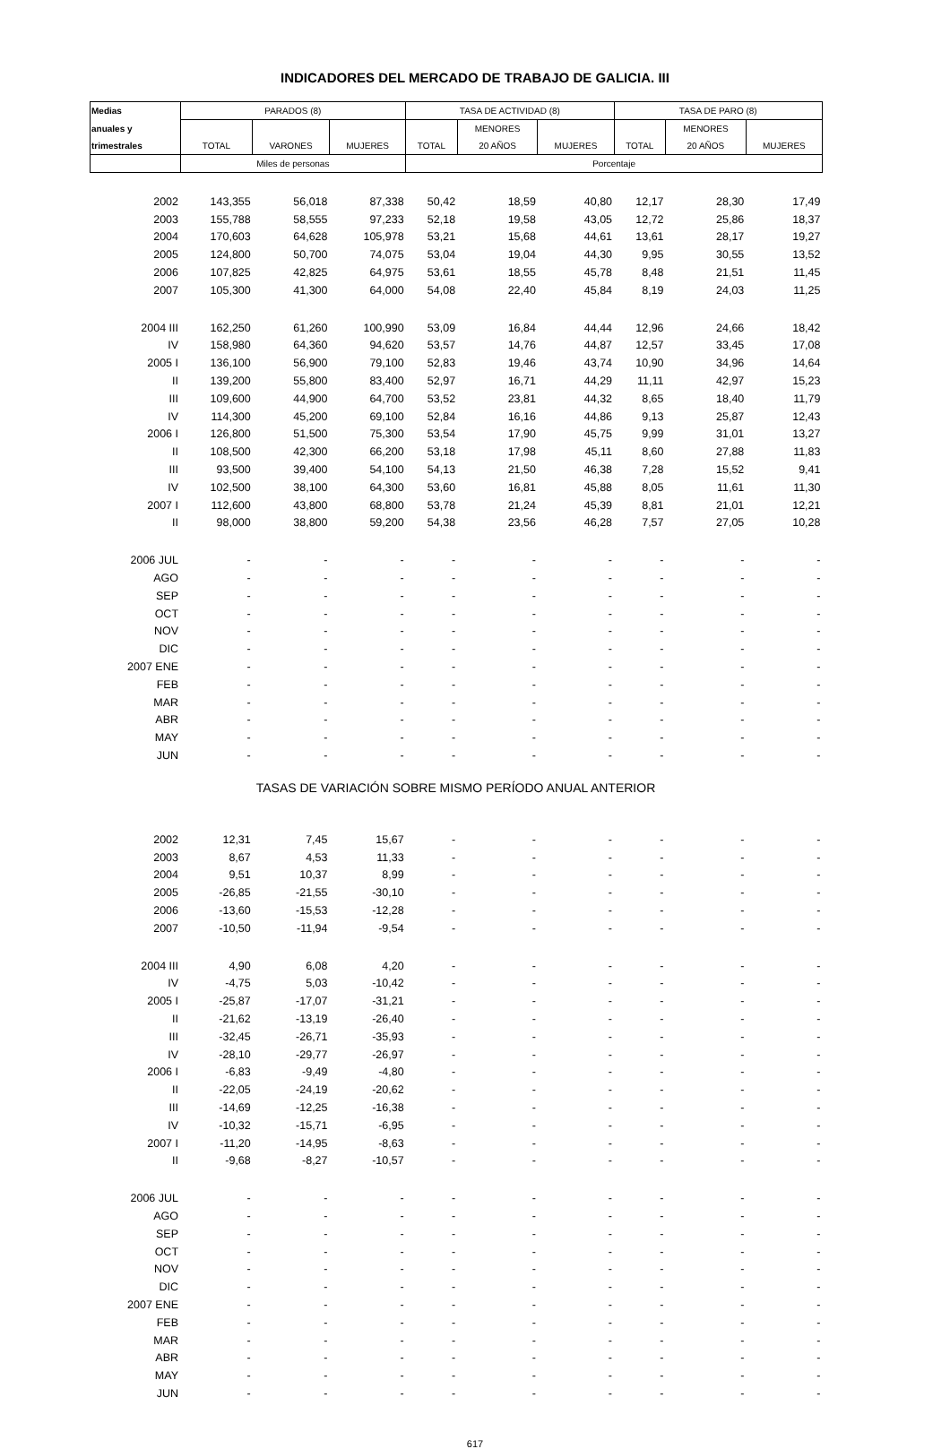INDICADORES DEL MERCADO DE TRABAJO DE GALICIA. III
| Medias | PARADOS (8) | | | TASA DE ACTIVIDAD (8) | | | TASA DE PARO (8) | | |
| --- | --- | --- | --- | --- | --- | --- | --- | --- | --- |
| anuales y | | | | | MENORES | | | MENORES | |
| trimestrales | TOTAL | VARONES | MUJERES | TOTAL | 20 AÑOS | MUJERES | TOTAL | 20 AÑOS | MUJERES |
| | Miles de personas | | | Porcentaje | | | | | |
| 2002 | 143,355 | 56,018 | 87,338 | 50,42 | 18,59 | 40,80 | 12,17 | 28,30 | 17,49 |
| 2003 | 155,788 | 58,555 | 97,233 | 52,18 | 19,58 | 43,05 | 12,72 | 25,86 | 18,37 |
| 2004 | 170,603 | 64,628 | 105,978 | 53,21 | 15,68 | 44,61 | 13,61 | 28,17 | 19,27 |
| 2005 | 124,800 | 50,700 | 74,075 | 53,04 | 19,04 | 44,30 | 9,95 | 30,55 | 13,52 |
| 2006 | 107,825 | 42,825 | 64,975 | 53,61 | 18,55 | 45,78 | 8,48 | 21,51 | 11,45 |
| 2007 | 105,300 | 41,300 | 64,000 | 54,08 | 22,40 | 45,84 | 8,19 | 24,03 | 11,25 |
| 2004 III | 162,250 | 61,260 | 100,990 | 53,09 | 16,84 | 44,44 | 12,96 | 24,66 | 18,42 |
| IV | 158,980 | 64,360 | 94,620 | 53,57 | 14,76 | 44,87 | 12,57 | 33,45 | 17,08 |
| 2005 I | 136,100 | 56,900 | 79,100 | 52,83 | 19,46 | 43,74 | 10,90 | 34,96 | 14,64 |
| II | 139,200 | 55,800 | 83,400 | 52,97 | 16,71 | 44,29 | 11,11 | 42,97 | 15,23 |
| III | 109,600 | 44,900 | 64,700 | 53,52 | 23,81 | 44,32 | 8,65 | 18,40 | 11,79 |
| IV | 114,300 | 45,200 | 69,100 | 52,84 | 16,16 | 44,86 | 9,13 | 25,87 | 12,43 |
| 2006 I | 126,800 | 51,500 | 75,300 | 53,54 | 17,90 | 45,75 | 9,99 | 31,01 | 13,27 |
| II | 108,500 | 42,300 | 66,200 | 53,18 | 17,98 | 45,11 | 8,60 | 27,88 | 11,83 |
| III | 93,500 | 39,400 | 54,100 | 54,13 | 21,50 | 46,38 | 7,28 | 15,52 | 9,41 |
| IV | 102,500 | 38,100 | 64,300 | 53,60 | 16,81 | 45,88 | 8,05 | 11,61 | 11,30 |
| 2007 I | 112,600 | 43,800 | 68,800 | 53,78 | 21,24 | 45,39 | 8,81 | 21,01 | 12,21 |
| II | 98,000 | 38,800 | 59,200 | 54,38 | 23,56 | 46,28 | 7,57 | 27,05 | 10,28 |
| 2006 JUL | - | - | - | - | - | - | - | - | - |
| AGO | - | - | - | - | - | - | - | - | - |
| SEP | - | - | - | - | - | - | - | - | - |
| OCT | - | - | - | - | - | - | - | - | - |
| NOV | - | - | - | - | - | - | - | - | - |
| DIC | - | - | - | - | - | - | - | - | - |
| 2007 ENE | - | - | - | - | - | - | - | - | - |
| FEB | - | - | - | - | - | - | - | - | - |
| MAR | - | - | - | - | - | - | - | - | - |
| ABR | - | - | - | - | - | - | - | - | - |
| MAY | - | - | - | - | - | - | - | - | - |
| JUN | - | - | - | - | - | - | - | - | - |
| TASAS DE VARIACIÓN SOBRE MISMO PERÍODO ANUAL ANTERIOR | | | | | | | | | |
| 2002 | 12,31 | 7,45 | 15,67 | - | - | - | - | - | - |
| 2003 | 8,67 | 4,53 | 11,33 | - | - | - | - | - | - |
| 2004 | 9,51 | 10,37 | 8,99 | - | - | - | - | - | - |
| 2005 | -26,85 | -21,55 | -30,10 | - | - | - | - | - | - |
| 2006 | -13,60 | -15,53 | -12,28 | - | - | - | - | - | - |
| 2007 | -10,50 | -11,94 | -9,54 | - | - | - | - | - | - |
| 2004 III | 4,90 | 6,08 | 4,20 | - | - | - | - | - | - |
| IV | -4,75 | 5,03 | -10,42 | - | - | - | - | - | - |
| 2005 I | -25,87 | -17,07 | -31,21 | - | - | - | - | - | - |
| II | -21,62 | -13,19 | -26,40 | - | - | - | - | - | - |
| III | -32,45 | -26,71 | -35,93 | - | - | - | - | - | - |
| IV | -28,10 | -29,77 | -26,97 | - | - | - | - | - | - |
| 2006 I | -6,83 | -9,49 | -4,80 | - | - | - | - | - | - |
| II | -22,05 | -24,19 | -20,62 | - | - | - | - | - | - |
| III | -14,69 | -12,25 | -16,38 | - | - | - | - | - | - |
| IV | -10,32 | -15,71 | -6,95 | - | - | - | - | - | - |
| 2007 I | -11,20 | -14,95 | -8,63 | - | - | - | - | - | - |
| II | -9,68 | -8,27 | -10,57 | - | - | - | - | - | - |
| 2006 JUL | - | - | - | - | - | - | - | - | - |
| AGO | - | - | - | - | - | - | - | - | - |
| SEP | - | - | - | - | - | - | - | - | - |
| OCT | - | - | - | - | - | - | - | - | - |
| NOV | - | - | - | - | - | - | - | - | - |
| DIC | - | - | - | - | - | - | - | - | - |
| 2007 ENE | - | - | - | - | - | - | - | - | - |
| FEB | - | - | - | - | - | - | - | - | - |
| MAR | - | - | - | - | - | - | - | - | - |
| ABR | - | - | - | - | - | - | - | - | - |
| MAY | - | - | - | - | - | - | - | - | - |
| JUN | - | - | - | - | - | - | - | - | - |
617